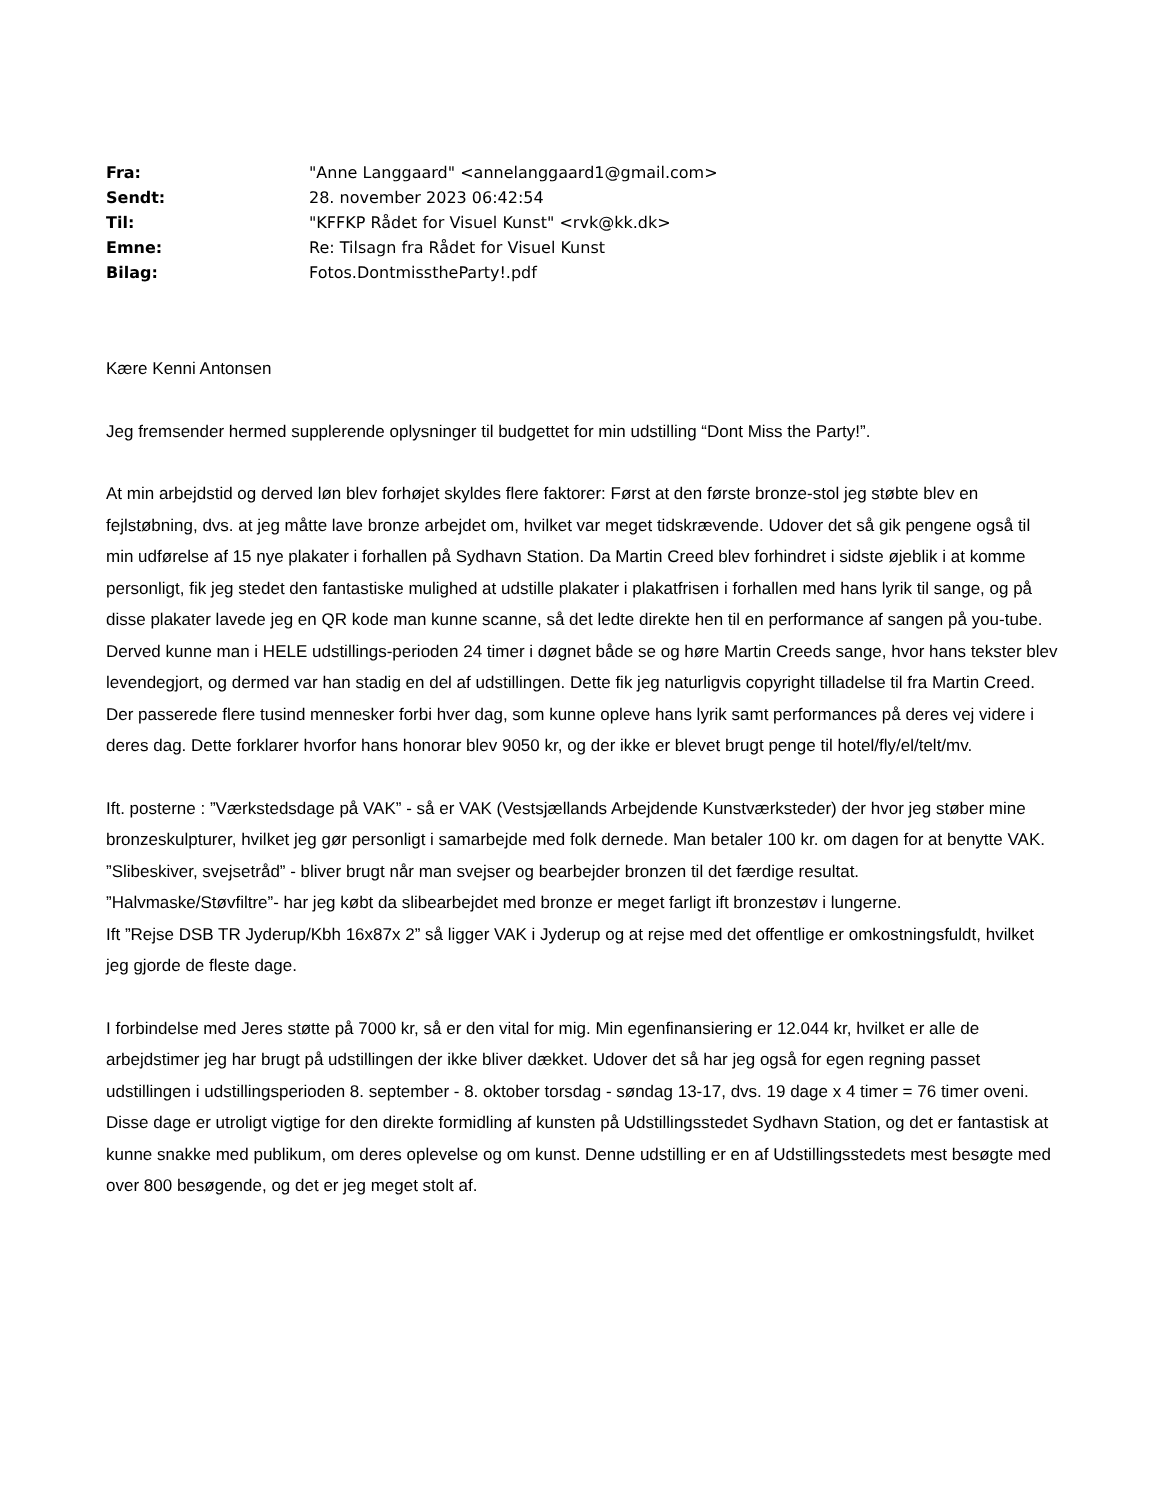| Fra: | "Anne Langgaard" <annelanggaard1@gmail.com> |
| Sendt: | 28. november 2023 06:42:54 |
| Til: | "KFFKP Rådet for Visuel Kunst" <rvk@kk.dk> |
| Emne: | Re: Tilsagn fra Rådet for Visuel Kunst |
| Bilag: | Fotos.DontmisstheParty!.pdf |
Kære Kenni Antonsen
Jeg fremsender hermed supplerende oplysninger til budgettet for min udstilling “Dont Miss the Party!”.
At min arbejdstid og derved løn blev forhøjet skyldes flere faktorer: Først at den første bronze-stol jeg støbte blev en fejlstøbning, dvs. at jeg måtte lave bronze arbejdet om, hvilket var meget tidskrævende. Udover det så gik pengene også til min udførelse af 15 nye plakater i forhallen på Sydhavn Station. Da Martin Creed blev forhindret i sidste øjeblik i at komme personligt, fik jeg stedet den fantastiske mulighed at udstille plakater i plakatfrisen i forhallen med hans lyrik til sange, og på disse plakater lavede jeg en QR kode man kunne scanne, så det ledte direkte hen til en performance af sangen på you-tube. Derved kunne man i HELE udstillings-perioden 24 timer i døgnet både se og høre Martin Creeds sange, hvor hans tekster blev levendegjort, og dermed var han stadig en del af udstillingen. Dette fik jeg naturligvis copyright tilladelse til fra Martin Creed. Der passerede flere tusind mennesker forbi hver dag, som kunne opleve hans lyrik samt performances på deres vej videre i deres dag. Dette forklarer hvorfor hans honorar blev 9050 kr, og der ikke er blevet brugt penge til hotel/fly/el/telt/mv.
Ift. posterne : ”Værkstedsdage på VAK” - så er VAK (Vestsjællands Arbejdende Kunstværksteder) der hvor jeg støber mine bronzeskulpturer, hvilket jeg gør personligt i samarbejde med folk dernede. Man betaler 100 kr. om dagen for at benytte VAK.
”Slibeskiver, svejsetråd” - bliver brugt når man svejser og bearbejder bronzen til det færdige resultat.
”Halvmaske/Støvfiltre”- har jeg købt da slibearbejdet med bronze er meget farligt ift bronzestøv i lungerne.
Ift ”Rejse DSB TR Jyderup/Kbh 16x87x 2” så ligger VAK i Jyderup og at rejse med det offentlige er omkostningsfuldt, hvilket jeg gjorde de fleste dage.
I forbindelse med Jeres støtte på 7000 kr, så er den vital for mig. Min egenfinansiering er 12.044 kr, hvilket er alle de arbejdstimer jeg har brugt på udstillingen der ikke bliver dækket. Udover det så har jeg også for egen regning passet udstillingen i udstillingsperioden 8. september - 8. oktober torsdag - søndag 13-17, dvs. 19 dage x 4 timer = 76 timer oveni. Disse dage er utroligt vigtige for den direkte formidling af kunsten på Udstillingsstedet Sydhavn Station, og det er fantastisk at kunne snakke med publikum, om deres oplevelse og om kunst. Denne udstilling er en af Udstillingsstedets mest besøgte med over 800 besøgende, og det er jeg meget stolt af.